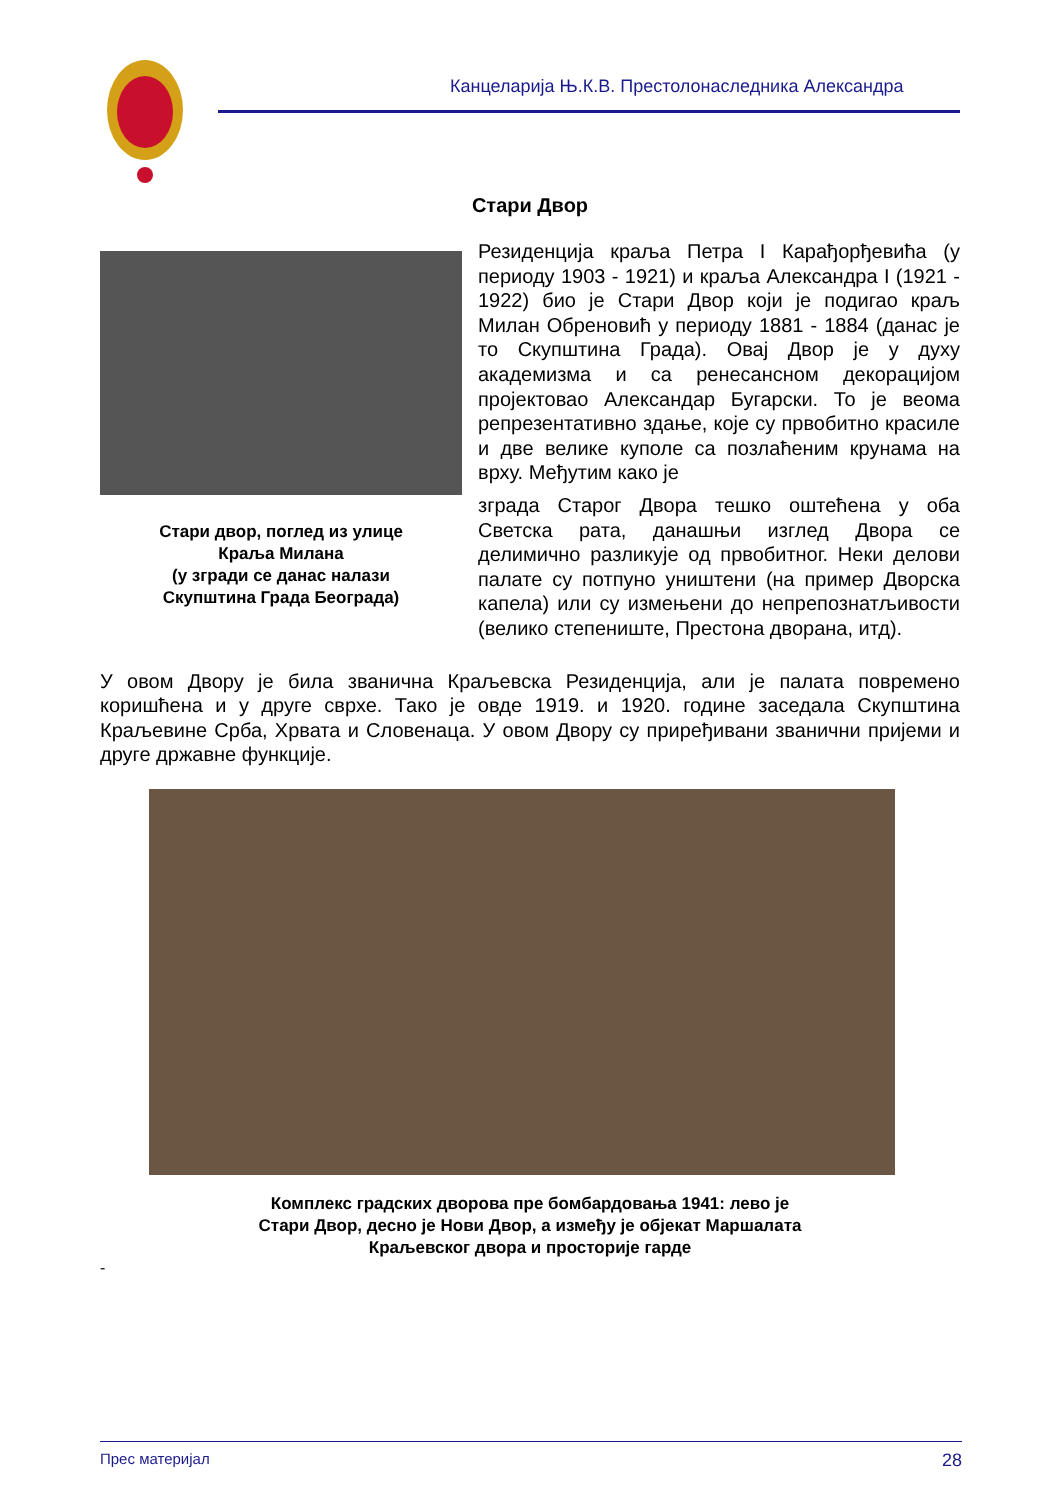Канцеларија Њ.К.В. Престолонаследника Александра
Стари Двор
Стари двор, поглед из улице
Краља Милана
(у згради се данас налази
Скупштина Града Београда)
Резиденција краља Петра I Карађорђевића (у периоду 1903 - 1921) и краља Александра I (1921 - 1922) био је Стари Двор који је подигао краљ Милан Обреновић у периоду 1881 - 1884 (данас је то Скупштина Града). Овај Двор је у духу академизма и са ренесансном декорацијом пројектовао Александар Бугарски. То је веома репрезентативно здање, које су првобитно красиле и две велике куполе са позлаћеним крунама на врху. Међутим како је
зграда Старог Двора тешко оштећена у оба Светска рата, данашњи изглед Двора се делимично разликује од првобитног. Неки делови палате су потпуно уништени (на пример Дворска капела) или су измењени до непрепознатљивости (велико степениште, Престона дворана, итд).
У овом Двору је била званична Краљевска Резиденција, али је палата повремено коришћена и у друге сврхе. Тако је овде 1919. и 1920. године заседала Скупштина Краљевине Срба, Хрвата и Словенаца. У овом Двору су приређивани званични пријеми и друге државне функције.
Комплекс градских дворова пре бомбардовања 1941: лево је
Стари Двор, десно је Нови Двор, а између је објекат Маршалата
Краљевског двора и просторије гарде
-
Прес материјал 28